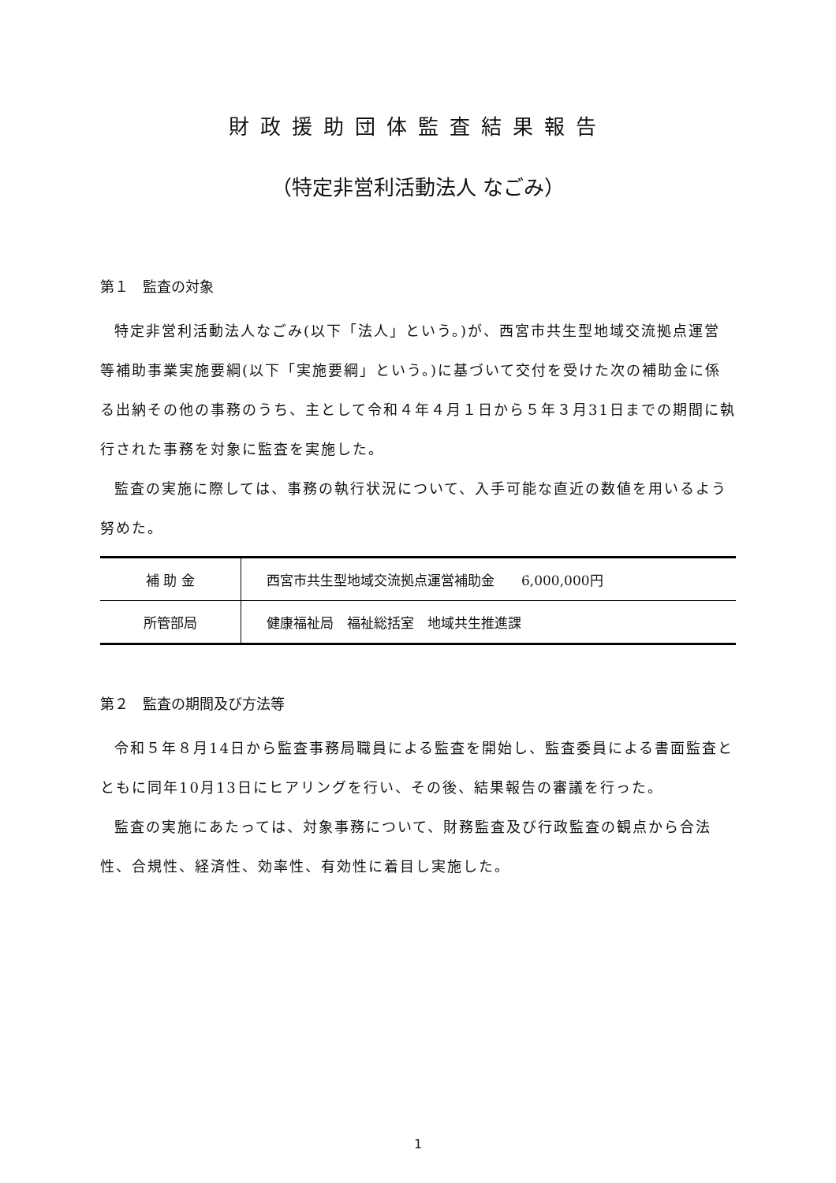財政援助団体監査結果報告
（特定非営利活動法人 なごみ）
第１　監査の対象
特定非営利活動法人なごみ(以下「法人」という。)が、西宮市共生型地域交流拠点運営等補助事業実施要綱(以下「実施要綱」という。)に基づいて交付を受けた次の補助金に係る出納その他の事務のうち、主として令和４年４月１日から５年３月31日までの期間に執行された事務を対象に監査を実施した。
監査の実施に際しては、事務の執行状況について、入手可能な直近の数値を用いるよう努めた。
| 補 助 金 | 西宮市共生型地域交流拠点運営補助金 6,000,000円 |
| 所管部局 | 健康福祉局 福祉総括室 地域共生推進課 |
第２　監査の期間及び方法等
令和５年８月14日から監査事務局職員による監査を開始し、監査委員による書面監査とともに同年10月13日にヒアリングを行い、その後、結果報告の審議を行った。
監査の実施にあたっては、対象事務について、財務監査及び行政監査の観点から合法性、合規性、経済性、効率性、有効性に着目し実施した。
1